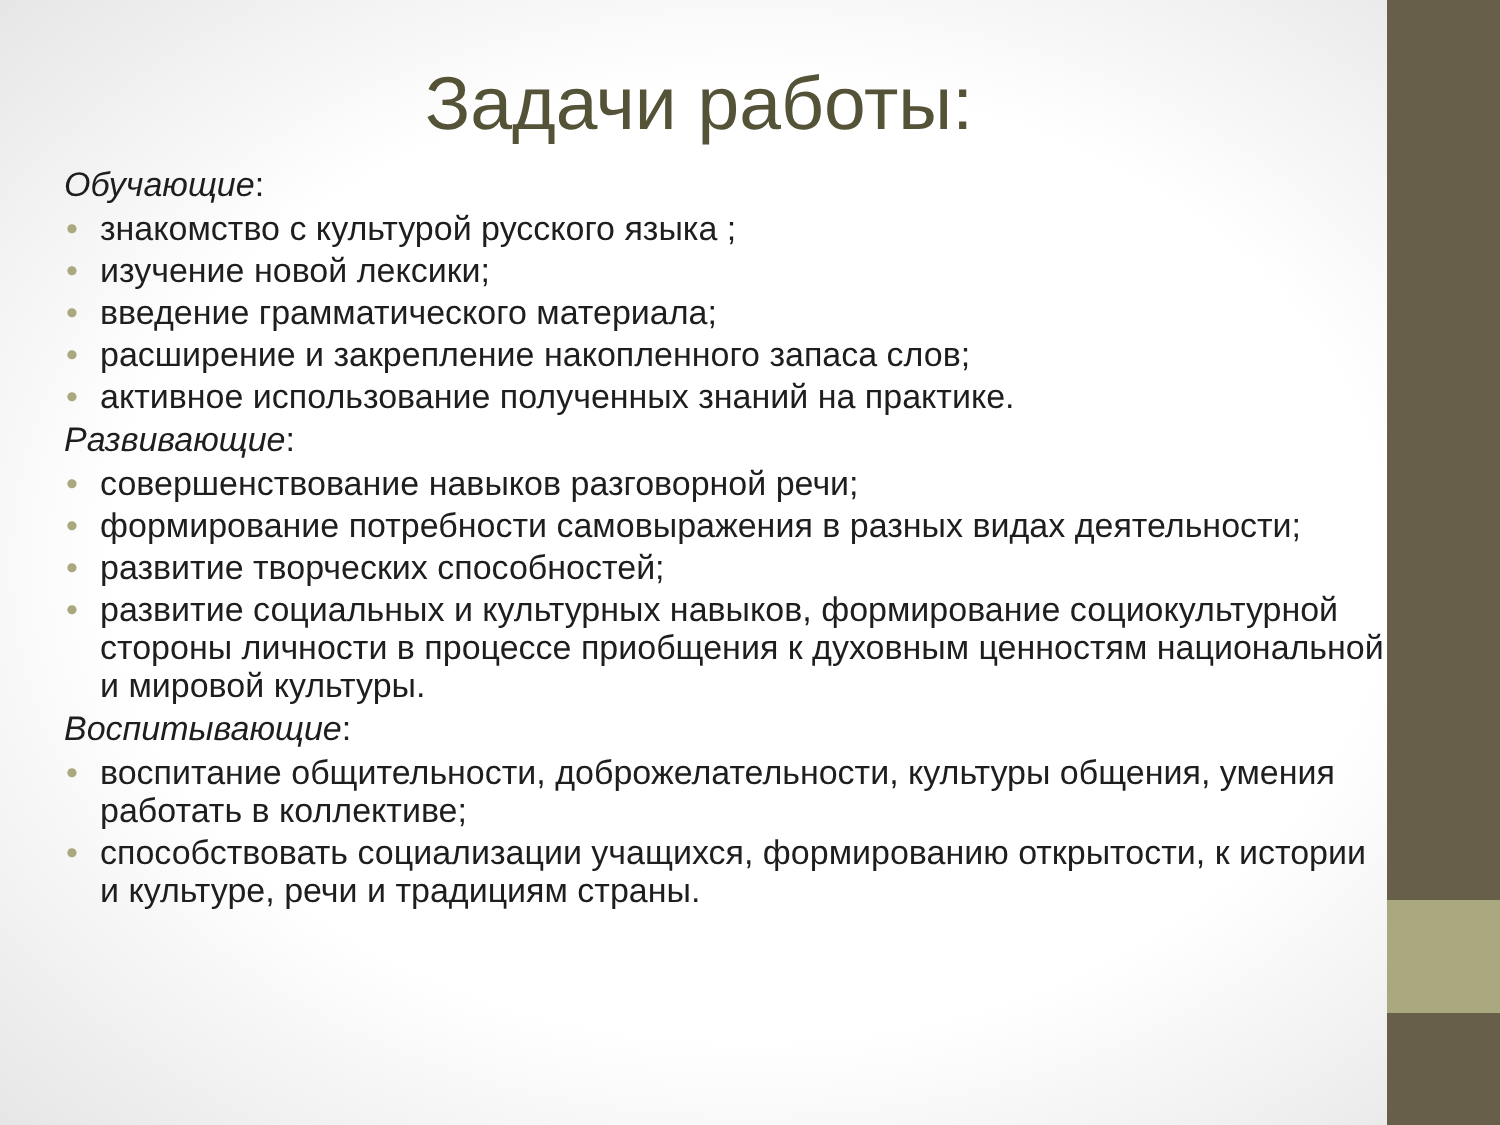Задачи работы:
Обучающие:
• знакомство с культурой русского языка ;
• изучение новой лексики;
• введение грамматического материала;
• расширение и закрепление накопленного запаса слов;
• активное использование полученных знаний на практике.
Развивающие:
• совершенствование навыков разговорной речи;
• формирование потребности самовыражения в разных видах деятельности;
• развитие творческих способностей;
• развитие социальных и культурных навыков, формирование социокультурной стороны личности в процессе приобщения к духовным ценностям национальной и мировой культуры.
Воспитывающие:
• воспитание общительности, доброжелательности, культуры общения, умения работать в коллективе;
• способствовать социализации учащихся, формированию открытости, к истории и культуре, речи и традициям страны.